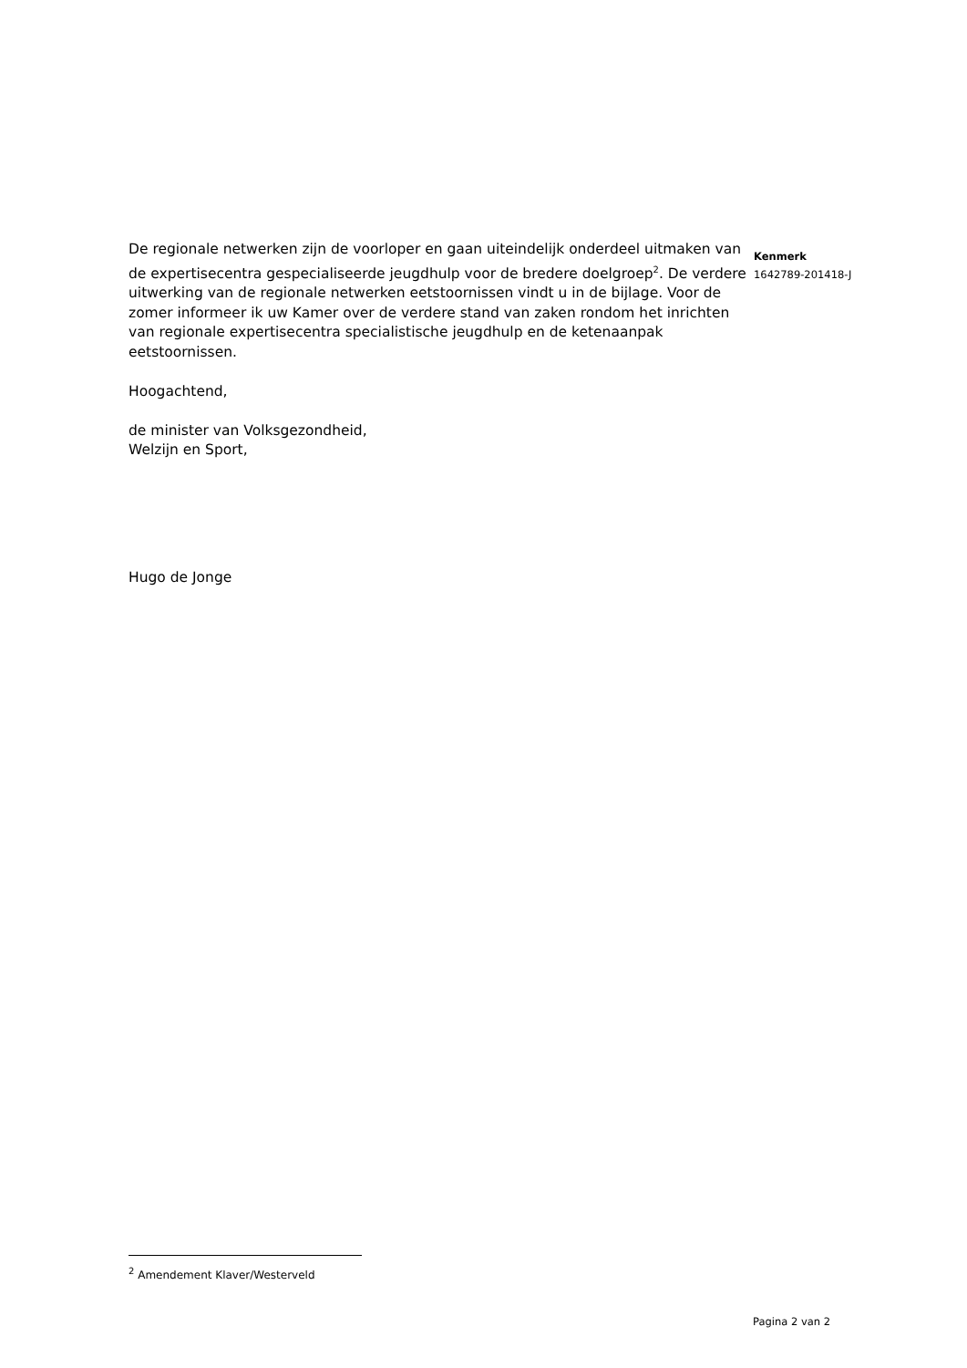De regionale netwerken zijn de voorloper en gaan uiteindelijk onderdeel uitmaken van de expertisecentra gespecialiseerde jeugdhulp voor de bredere doelgroep<sup>2</sup>. De verdere uitwerking van de regionale netwerken eetstoornissen vindt u in de bijlage. Voor de zomer informeer ik uw Kamer over de verdere stand van zaken rondom het inrichten van regionale expertisecentra specialistische jeugdhulp en de ketenaanpak eetstoornissen.
Hoogachtend,
de minister van Volksgezondheid,
Welzijn en Sport,
Hugo de Jonge
Kenmerk
1642789-201418-J
<sup>2</sup> Amendement Klaver/Westerveld
Pagina 2 van 2